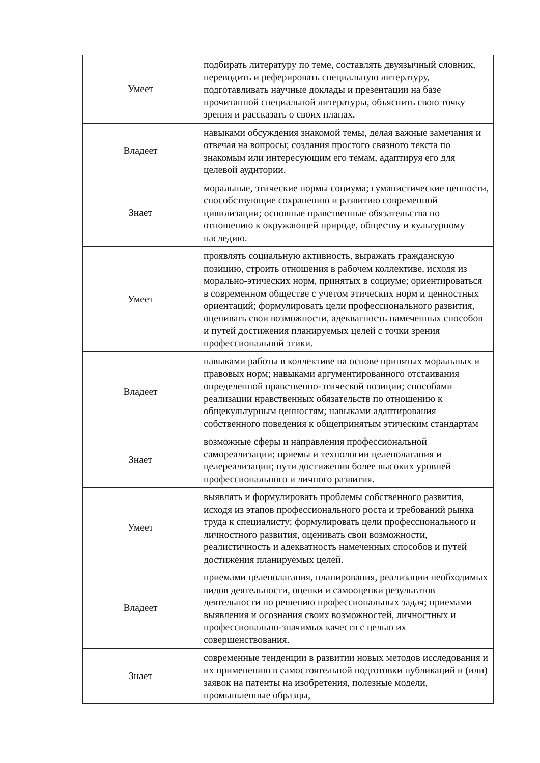| Умеет | подбирать литературу по теме, составлять двуязычный словник, переводить и реферировать специальную литературу, подготавливать научные доклады и презентации на базе прочитанной специальной литературы, объяснить свою точку зрения и рассказать о своих планах. |
| Владеет | навыками обсуждения знакомой темы, делая важные замечания и отвечая на вопросы; создания простого связного текста по знакомым или интересующим его темам, адаптируя его для целевой аудитории. |
| Знает | моральные, этические нормы социума; гуманистические ценности, способствующие сохранению и развитию современной цивилизации; основные нравственные обязательства по отношению к окружающей природе, обществу и культурному наследию. |
| Умеет | проявлять социальную активность, выражать гражданскую позицию, строить отношения в рабочем коллективе, исходя из морально-этических норм, принятых в социуме; ориентироваться в современном обществе с учетом этических норм и ценностных ориентаций; формулировать цели профессионального развития, оценивать свои возможности, адекватность намеченных способов и путей достижения планируемых целей с точки зрения профессиональной этики. |
| Владеет | навыками работы в коллективе на основе принятых моральных и правовых норм; навыками аргументированного отстаивания определенной нравственно-этической позиции; способами реализации нравственных обязательств по отношению к общекультурным ценностям; навыками адаптирования собственного поведения к общепринятым этическим стандартам |
| Знает | возможные сферы и направления профессиональной самореализации; приемы и технологии целеполагания и целереализации; пути достижения более высоких уровней профессионального и личного развития. |
| Умеет | выявлять и формулировать проблемы собственного развития, исходя из этапов профессионального роста и требований рынка труда к специалисту; формулировать цели профессионального и личностного развития, оценивать свои возможности, реалистичность и адекватность намеченных способов и путей достижения планируемых целей. |
| Владеет | приемами целеполагания, планирования, реализации необходимых видов деятельности, оценки и самооценки результатов деятельности по решению профессиональных задач; приемами выявления и осознания своих возможностей, личностных и профессионально-значимых качеств с целью их совершенствования. |
| Знает | современные тенденции в развитии новых методов исследования и их применению в самостоятельной подготовки публикаций и (или) заявок на патенты на изобретения, полезные модели, промышленные образцы, |